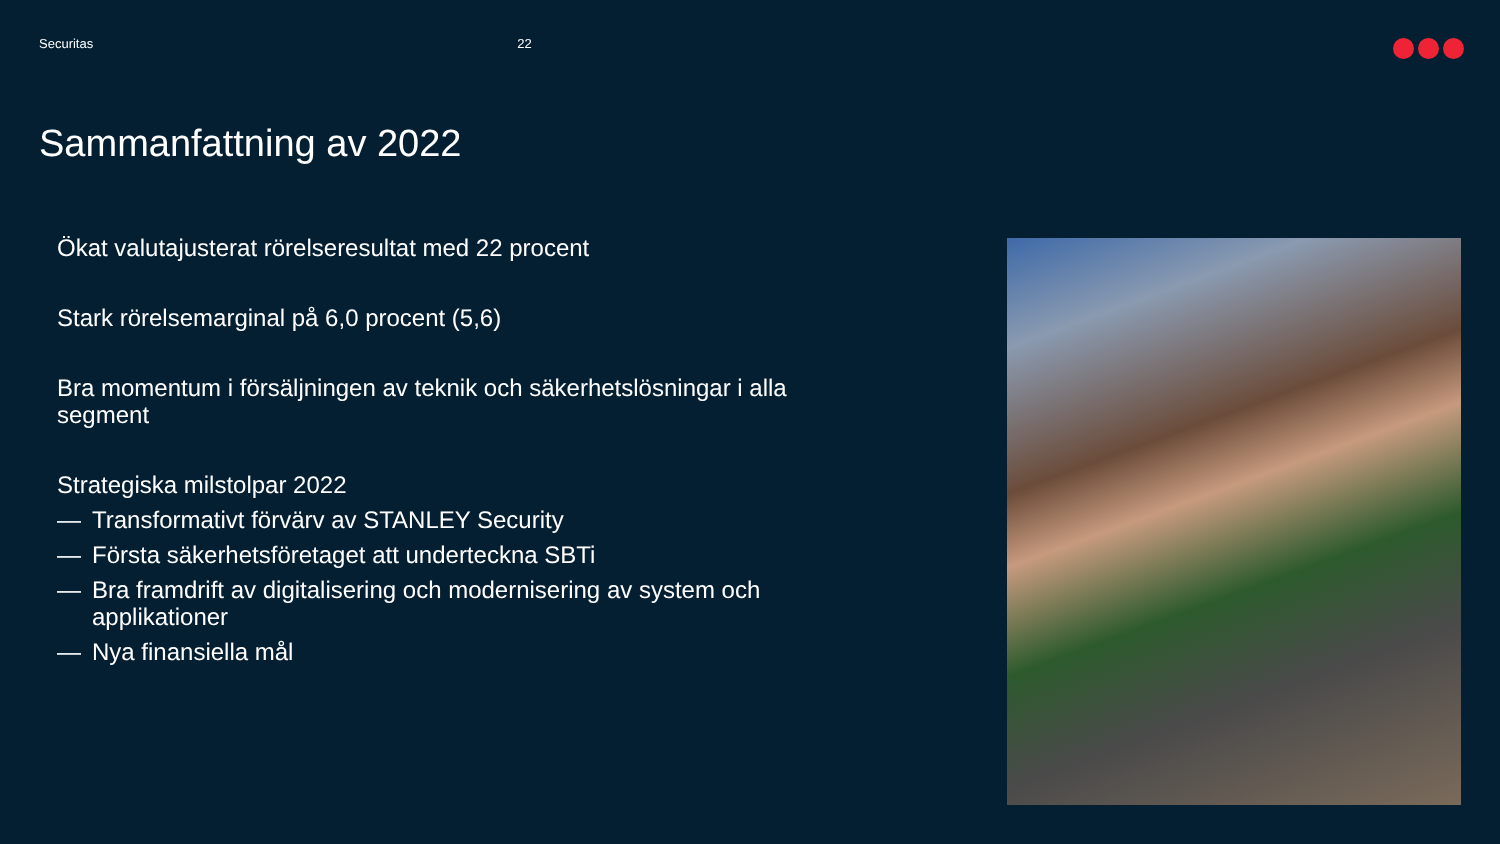Securitas 22
Sammanfattning av 2022
Ökat valutajusterat rörelseresultat med 22 procent
Stark rörelsemarginal på 6,0 procent (5,6)
Bra momentum i försäljningen av teknik och säkerhetslösningar i alla segment
Strategiska milstolpar 2022
— Transformativt förvärv av STANLEY Security
— Första säkerhetsföretaget att underteckna SBTi
— Bra framdrift av digitalisering och modernisering av system och applikationer
— Nya finansiella mål